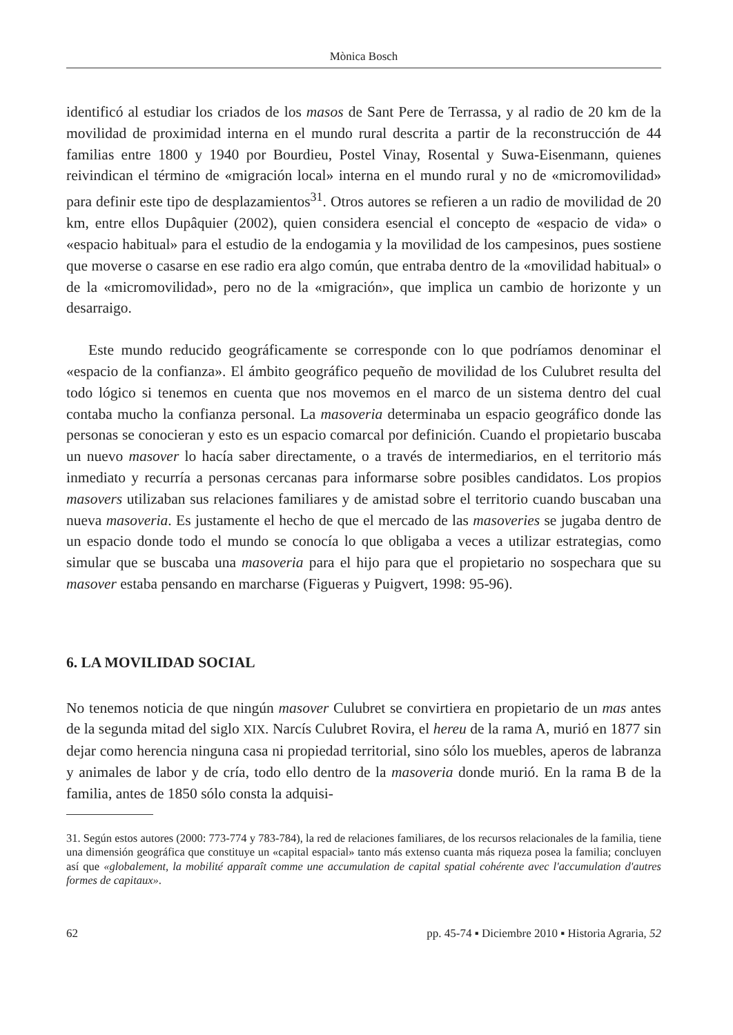Mònica Bosch
identificó al estudiar los criados de los masos de Sant Pere de Terrassa, y al radio de 20 km de la movilidad de proximidad interna en el mundo rural descrita a partir de la reconstrucción de 44 familias entre 1800 y 1940 por Bourdieu, Postel Vinay, Rosental y Suwa-Eisenmann, quienes reivindican el término de «migración local» interna en el mundo rural y no de «micromovilidad» para definir este tipo de desplazamientos<sup>31</sup>. Otros autores se refieren a un radio de movilidad de 20 km, entre ellos Dupâquier (2002), quien considera esencial el concepto de «espacio de vida» o «espacio habitual» para el estudio de la endogamia y la movilidad de los campesinos, pues sostiene que moverse o casarse en ese radio era algo común, que entraba dentro de la «movilidad habitual» o de la «micromovilidad», pero no de la «migración», que implica un cambio de horizonte y un desarraigo.
Este mundo reducido geográficamente se corresponde con lo que podríamos denominar el «espacio de la confianza». El ámbito geográfico pequeño de movilidad de los Culubret resulta del todo lógico si tenemos en cuenta que nos movemos en el marco de un sistema dentro del cual contaba mucho la confianza personal. La masoveria determinaba un espacio geográfico donde las personas se conocieran y esto es un espacio comarcal por definición. Cuando el propietario buscaba un nuevo masover lo hacía saber directamente, o a través de intermediarios, en el territorio más inmediato y recurría a personas cercanas para informarse sobre posibles candidatos. Los propios masovers utilizaban sus relaciones familiares y de amistad sobre el territorio cuando buscaban una nueva masoveria. Es justamente el hecho de que el mercado de las masoveries se jugaba dentro de un espacio donde todo el mundo se conocía lo que obligaba a veces a utilizar estrategias, como simular que se buscaba una masoveria para el hijo para que el propietario no sospechara que su masover estaba pensando en marcharse (Figueras y Puigvert, 1998: 95-96).
6. LA MOVILIDAD SOCIAL
No tenemos noticia de que ningún masover Culubret se convirtiera en propietario de un mas antes de la segunda mitad del siglo XIX. Narcís Culubret Rovira, el hereu de la rama A, murió en 1877 sin dejar como herencia ninguna casa ni propiedad territorial, sino sólo los muebles, aperos de labranza y animales de labor y de cría, todo ello dentro de la masoveria donde murió. En la rama B de la familia, antes de 1850 sólo consta la adquisi-
31. Según estos autores (2000: 773-774 y 783-784), la red de relaciones familiares, de los recursos relacionales de la familia, tiene una dimensión geográfica que constituye un «capital espacial» tanto más extenso cuanta más riqueza posea la familia; concluyen así que «globalement, la mobilité apparaît comme une accumulation de capital spatial cohérente avec l'accumulation d'autres formes de capitaux».
62 pp. 45-74 ▪ Diciembre 2010 ▪ Historia Agraria, 52